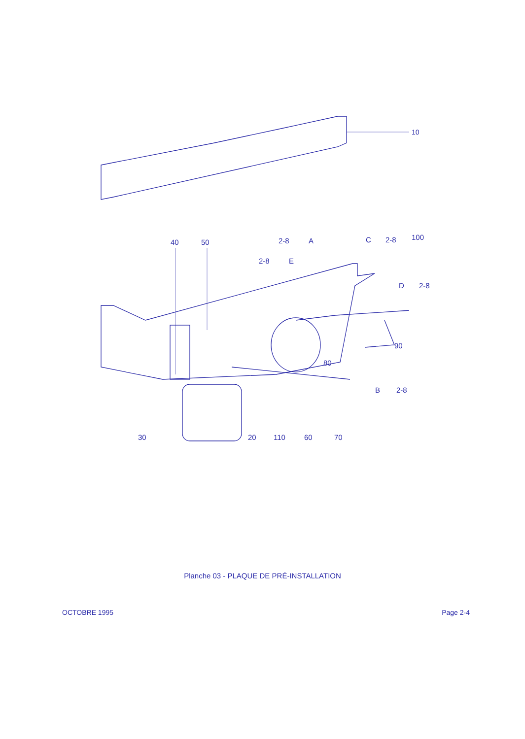10
40
50
100
90
80
30
20
110
60
70
2-8
A
2-8
E
C
2-8
D
2-8
B
2-8
Planche 03 - PLAQUE DE PRÉ-INSTALLATION
OCTOBRE 1995 Page 2-4